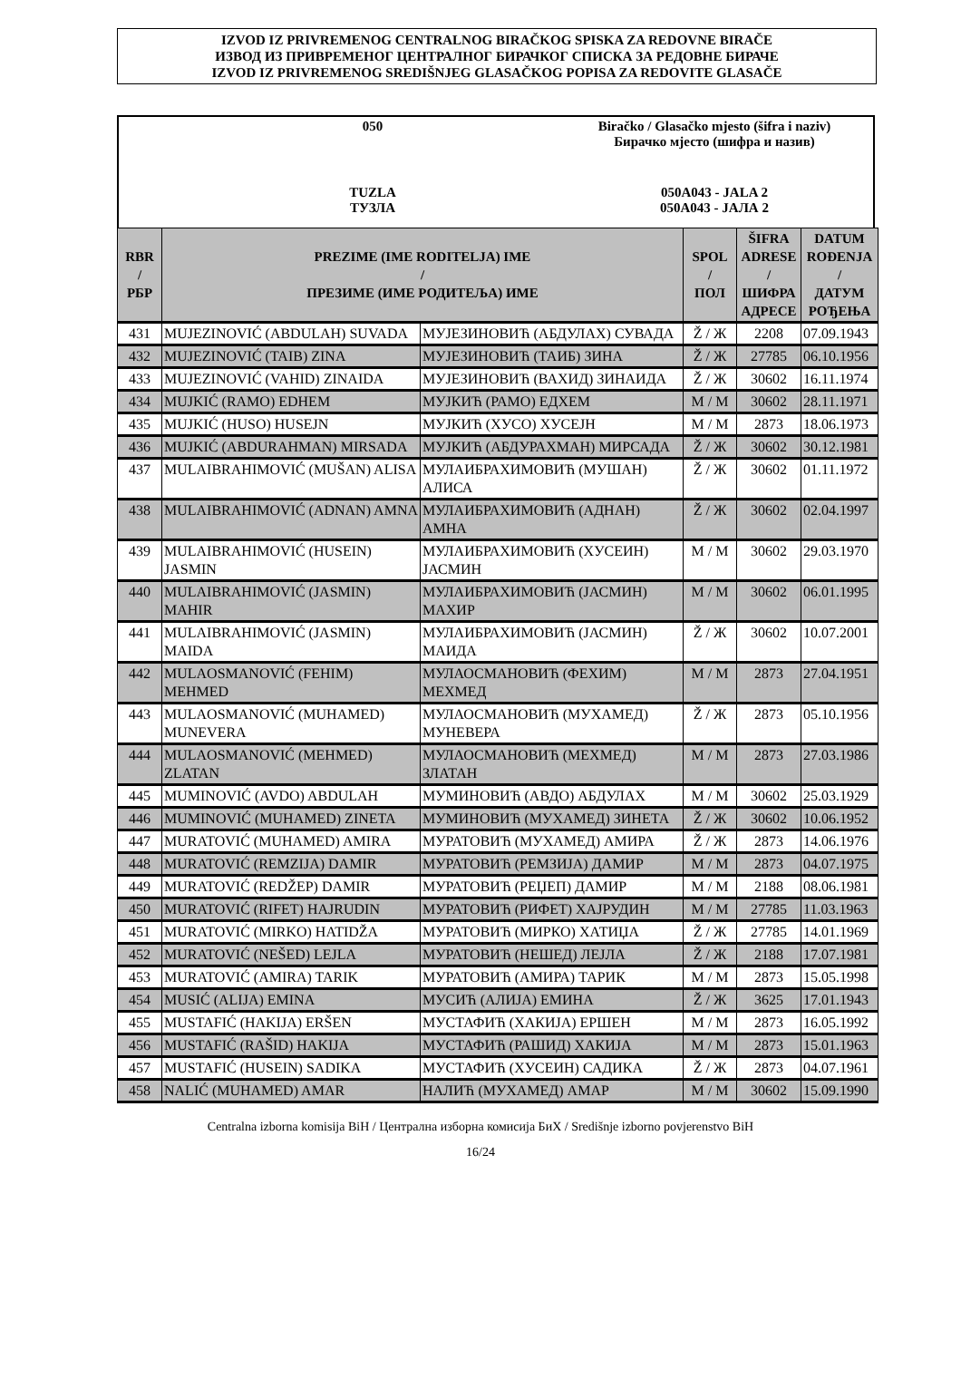IZVOD IZ PRIVREMENOG CENTRALNOG BIRAČKOG SPISKA ZA REDOVNE BIRAČE
ИЗВОД ИЗ ПРИВРЕМЕНОГ ЦЕНТРАЛНОГ БИРАЧКОГ СПИСКА ЗА РЕДОВНЕ БИРАЧЕ
IZVOD IZ PRIVREMENOG SREDIŠNJEG GLASAČKOG POPISA ZA REDOVITE GLASAČE
| 050 | Biračko / Glasačko mjesto (šifra i naziv) Бирачко мјесто (шифра и назив) |
| TUZLA ТУЗЛА | 050A043 - JALA 2 050A043 - ЈАЛА 2 |
| RBR / РБР | PREZIME (IME RODITELJA) IME / ПРЕЗИМЕ (ИМЕ РОДИТЕЉА) ИМЕ | | SPOL / ПОЛ | ŠIFRA ADRESE / ШИФРА АДРЕСЕ | DATUM ROĐENJA / ДАТУМ РОЂЕЊА |
| --- | --- | --- | --- | --- | --- |
| 431 | MUJEZINOVIĆ (ABDULAH) SUVADA | МУЈЕЗИНОВИЋ (АБДУЛАХ) СУВАДА | Ž / Ж | 2208 | 07.09.1943 |
| 432 | MUJEZINOVIĆ (TAIB) ZINA | МУЈЕЗИНОВИЋ (ТАИБ) ЗИНА | Ž / Ж | 27785 | 06.10.1956 |
| 433 | MUJEZINOVIĆ (VAHID) ZINAIDA | МУЈЕЗИНОВИЋ (ВАХИД) ЗИНАИДА | Ž / Ж | 30602 | 16.11.1974 |
| 434 | MUJKIĆ (RAMO) EDHEM | МУЈКИЋ (РАМО) ЕДХЕМ | M / М | 30602 | 28.11.1971 |
| 435 | MUJKIĆ (HUSO) HUSEJN | МУЈКИЋ (ХУСО) ХУСЕЈН | M / М | 2873 | 18.06.1973 |
| 436 | MUJKIĆ (ABDURAHMAN) MIRSADA | МУЈКИЋ (АБДУРАХМАН) МИРСАДА | Ž / Ж | 30602 | 30.12.1981 |
| 437 | MULAIBRAHIMOVIĆ (MUŠAN) ALISA | МУЛАИБРАХИМОВИЋ (МУШАН) АЛИСА | Ž / Ж | 30602 | 01.11.1972 |
| 438 | MULAIBRAHIMOVIĆ (ADNAN) AMNA | МУЛАИБРАХИМОВИЋ (АДНАН) АМНА | Ž / Ж | 30602 | 02.04.1997 |
| 439 | MULAIBRAHIMOVIĆ (HUSEIN) JASMIN | МУЛАИБРАХИМОВИЋ (ХУСЕИН) ЈАСМИН | M / М | 30602 | 29.03.1970 |
| 440 | MULAIBRAHIMOVIĆ (JASMIN) MAHIR | МУЛАИБРАХИМОВИЋ (ЈАСМИН) МАХИР | M / М | 30602 | 06.01.1995 |
| 441 | MULAIBRAHIMOVIĆ (JASMIN) MAIDA | МУЛАИБРАХИМОВИЋ (ЈАСМИН) МАИДА | Ž / Ж | 30602 | 10.07.2001 |
| 442 | MULAOSMANOVIĆ (FEHIM) MEHMED | МУЛАОСМАНОВИЋ (ФЕХИМ) МЕХМЕД | M / М | 2873 | 27.04.1951 |
| 443 | MULAOSMANOVIĆ (MUHAMED) MUNEVERA | МУЛАОСМАНОВИЋ (МУХАМЕД) МУНЕВЕРА | Ž / Ж | 2873 | 05.10.1956 |
| 444 | MULAOSMANOVIĆ (MEHMED) ZLATAN | МУЛАОСМАНОВИЋ (МЕХМЕД) ЗЛАТАН | M / М | 2873 | 27.03.1986 |
| 445 | MUMINOVIĆ (AVDO) ABDULAH | МУМИНОВИЋ (АВДО) АБДУЛАХ | M / М | 30602 | 25.03.1929 |
| 446 | MUMINOVIĆ (MUHAMED) ZINETA | МУМИНОВИЋ (МУХАМЕД) ЗИНЕТА | Ž / Ж | 30602 | 10.06.1952 |
| 447 | MURATOVIĆ (MUHAMED) AMIRA | МУРАТОВИЋ (МУХАМЕД) АМИРА | Ž / Ж | 2873 | 14.06.1976 |
| 448 | MURATOVIĆ (REMZIJA) DAMIR | МУРАТОВИЋ (РЕМЗИЈА) ДАМИР | M / М | 2873 | 04.07.1975 |
| 449 | MURATOVIĆ (REDŽEP) DAMIR | МУРАТОВИЋ (РЕЏЕП) ДАМИР | M / М | 2188 | 08.06.1981 |
| 450 | MURATOVIĆ (RIFET) HAJRUDIN | МУРАТОВИЋ (РИФЕТ) ХАЈРУДИН | M / М | 27785 | 11.03.1963 |
| 451 | MURATOVIĆ (MIRKO) HATIDŽA | МУРАТОВИЋ (МИРКО) ХАТИЏА | Ž / Ж | 27785 | 14.01.1969 |
| 452 | MURATOVIĆ (NEŠED) LEJLA | МУРАТОВИЋ (НЕШЕД) ЛЕЈЛА | Ž / Ж | 2188 | 17.07.1981 |
| 453 | MURATOVIĆ (AMIRA) TARIK | МУРАТОВИЋ (АМИРА) ТАРИК | M / М | 2873 | 15.05.1998 |
| 454 | MUSIĆ (ALIJA) EMINA | МУСИЋ (АЛИЈА) ЕМИНА | Ž / Ж | 3625 | 17.01.1943 |
| 455 | MUSTAFIĆ (HAKIJA) ERŠEN | МУСТАФИЋ (ХАКИЈА) ЕРШЕН | M / М | 2873 | 16.05.1992 |
| 456 | MUSTAFIĆ (RAŠID) HAKIJA | МУСТАФИЋ (РАШИД) ХАКИЈА | M / М | 2873 | 15.01.1963 |
| 457 | MUSTAFIĆ (HUSEIN) SADIKA | МУСТАФИЋ (ХУСЕИН) САДИКА | Ž / Ж | 2873 | 04.07.1961 |
| 458 | NALIĆ (MUHAMED) AMAR | НАЛИЋ (МУХАМЕД) АМАР | M / М | 30602 | 15.09.1990 |
Centralna izborna komisija BiH / Централна изборна комисија БиХ / Središnje izborno povjerenstvo BiH
16/24